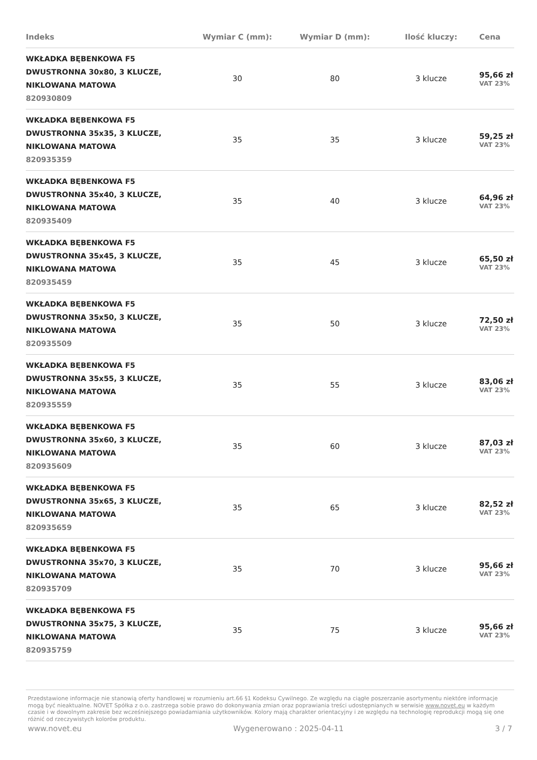| Indeks | Wymiar C (mm): | Wymiar D (mm): | Ilość kluczy: | Cena |
| --- | --- | --- | --- | --- |
| WKŁADKA BĘBENKOWA F5 DWUSTRONNA 30x80, 3 KLUCZE, NIKLOWANA MATOWA 820930809 | 30 | 80 | 3 klucze | 95,66 zł VAT 23% |
| WKŁADKA BĘBENKOWA F5 DWUSTRONNA 35x35, 3 KLUCZE, NIKLOWANA MATOWA 820935359 | 35 | 35 | 3 klucze | 59,25 zł VAT 23% |
| WKŁADKA BĘBENKOWA F5 DWUSTRONNA 35x40, 3 KLUCZE, NIKLOWANA MATOWA 820935409 | 35 | 40 | 3 klucze | 64,96 zł VAT 23% |
| WKŁADKA BĘBENKOWA F5 DWUSTRONNA 35x45, 3 KLUCZE, NIKLOWANA MATOWA 820935459 | 35 | 45 | 3 klucze | 65,50 zł VAT 23% |
| WKŁADKA BĘBENKOWA F5 DWUSTRONNA 35x50, 3 KLUCZE, NIKLOWANA MATOWA 820935509 | 35 | 50 | 3 klucze | 72,50 zł VAT 23% |
| WKŁADKA BĘBENKOWA F5 DWUSTRONNA 35x55, 3 KLUCZE, NIKLOWANA MATOWA 820935559 | 35 | 55 | 3 klucze | 83,06 zł VAT 23% |
| WKŁADKA BĘBENKOWA F5 DWUSTRONNA 35x60, 3 KLUCZE, NIKLOWANA MATOWA 820935609 | 35 | 60 | 3 klucze | 87,03 zł VAT 23% |
| WKŁADKA BĘBENKOWA F5 DWUSTRONNA 35x65, 3 KLUCZE, NIKLOWANA MATOWA 820935659 | 35 | 65 | 3 klucze | 82,52 zł VAT 23% |
| WKŁADKA BĘBENKOWA F5 DWUSTRONNA 35x70, 3 KLUCZE, NIKLOWANA MATOWA 820935709 | 35 | 70 | 3 klucze | 95,66 zł VAT 23% |
| WKŁADKA BĘBENKOWA F5 DWUSTRONNA 35x75, 3 KLUCZE, NIKLOWANA MATOWA 820935759 | 35 | 75 | 3 klucze | 95,66 zł VAT 23% |
Przedstawione informacje nie stanowią oferty handlowej w rozumieniu art.66 §1 Kodeksu Cywilnego. Ze względu na ciągłe poszerzanie asortymentu niektóre informacje mogą być nieaktualne. NOVET Spółka z o.o. zastrzega sobie prawo do dokonywania zmian oraz poprawiania treści udostępnianych w serwisie www.novet.eu w każdym czasie i w dowolnym zakresie bez wcześniejszego powiadamiania użytkowników. Kolory mają charakter orientacyjny i ze względu na technologię reprodukcji mogą się one różnić od rzeczywistych kolorów produktu.
www.novet.eu Wygenerowano : 2025-04-11 3 / 7